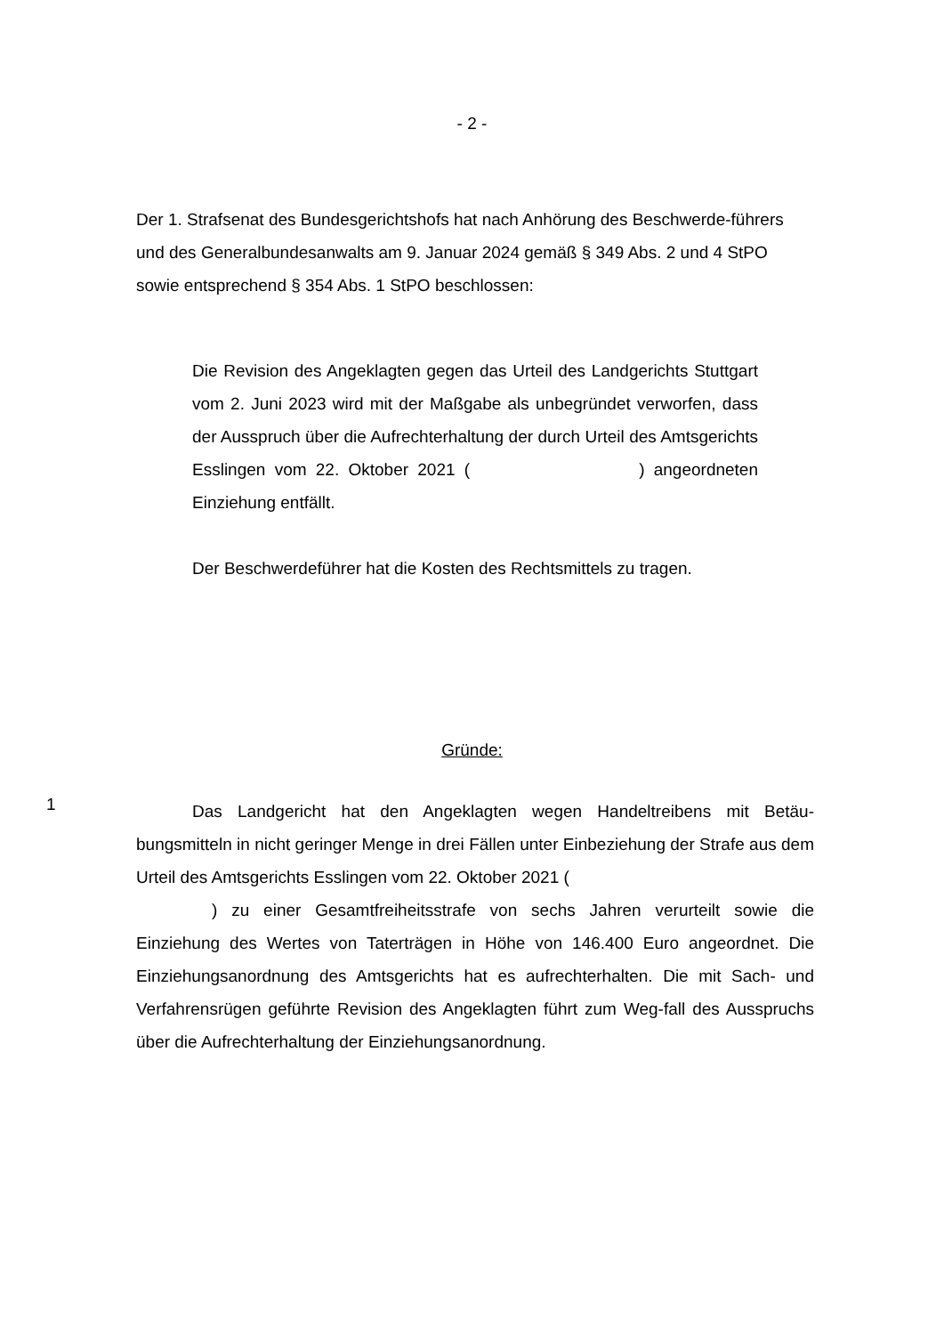- 2 -
Der 1. Strafsenat des Bundesgerichtshofs hat nach Anhörung des Beschwerde-führers und des Generalbundesanwalts am 9. Januar 2024 gemäß § 349 Abs. 2 und 4 StPO sowie entsprechend § 354 Abs. 1 StPO beschlossen:
Die Revision des Angeklagten gegen das Urteil des Landgerichts Stuttgart vom 2. Juni 2023 wird mit der Maßgabe als unbegründet verworfen, dass der Ausspruch über die Aufrechterhaltung der durch Urteil des Amtsgerichts Esslingen vom 22. Oktober 2021 ( ) angeordneten Einziehung entfällt.
Der Beschwerdeführer hat die Kosten des Rechtsmittels zu tragen.
Gründe:
1
Das Landgericht hat den Angeklagten wegen Handeltreibens mit Betäu-bungsmitteln in nicht geringer Menge in drei Fällen unter Einbeziehung der Strafe aus dem Urteil des Amtsgerichts Esslingen vom 22. Oktober 2021 (
) zu einer Gesamtfreiheitsstrafe von sechs Jahren verurteilt sowie die Einziehung des Wertes von Taterträgen in Höhe von 146.400 Euro angeordnet. Die Einziehungsanordnung des Amtsgerichts hat es aufrechterhalten. Die mit Sach- und Verfahrensrügen geführte Revision des Angeklagten führt zum Weg-fall des Ausspruchs über die Aufrechterhaltung der Einziehungsanordnung.